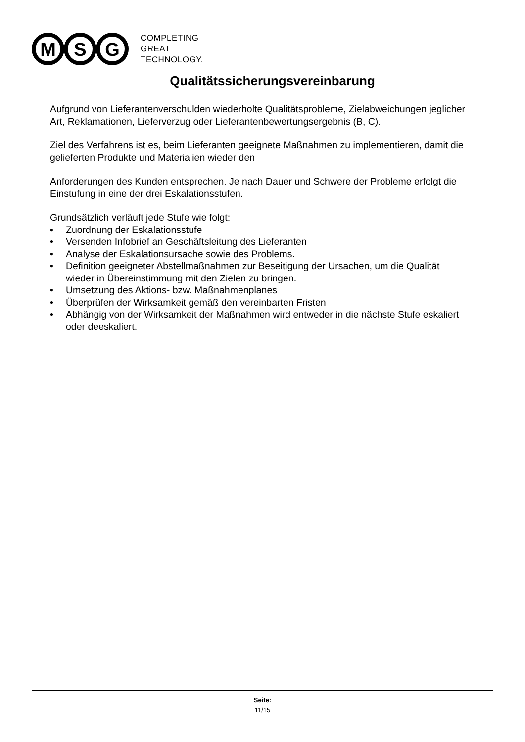M
S
G
COMPLETING
GREAT
TECHNOLOGY.
Qualitätssicherungsvereinbarung
Aufgrund von Lieferantenverschulden wiederholte Qualitätsprobleme, Zielabweichungen jeglicher Art, Reklamationen, Lieferverzug oder Lieferantenbewertungsergebnis (B, C).
Ziel des Verfahrens ist es, beim Lieferanten geeignete Maßnahmen zu implementieren, damit die gelieferten Produkte und Materialien wieder den
Anforderungen des Kunden entsprechen. Je nach Dauer und Schwere der Probleme erfolgt die Einstufung in eine der drei Eskalationsstufen.
Grundsätzlich verläuft jede Stufe wie folgt:
• Zuordnung der Eskalationsstufe
• Versenden Infobrief an Geschäftsleitung des Lieferanten
• Analyse der Eskalationsursache sowie des Problems.
• Definition geeigneter Abstellmaßnahmen zur Beseitigung der Ursachen, um die Qualität wieder in Übereinstimmung mit den Zielen zu bringen.
• Umsetzung des Aktions- bzw. Maßnahmenplanes
• Überprüfen der Wirksamkeit gemäß den vereinbarten Fristen
• Abhängig von der Wirksamkeit der Maßnahmen wird entweder in die nächste Stufe eskaliert oder deeskaliert.
Seite:
11/15